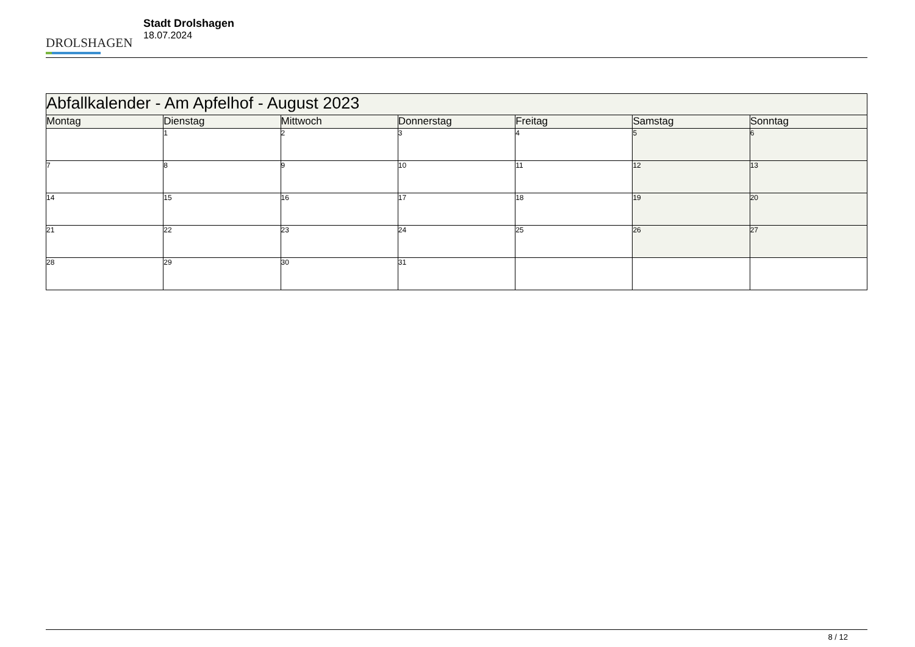DROLSHAGEN
Stadt Drolshagen
18.07.2024
| Abfallkalender - Am Apfelhof - August 2023 | | | | | | |
| --- | --- | --- | --- | --- | --- | --- |
| Montag | Dienstag | Mittwoch | Donnerstag | Freitag | Samstag | Sonntag |
| | 1 | 2 | 3 | 4 | 5 | 6 |
| 7 | 8 | 9 | 10 | 11 | 12 | 13 |
| 14 | 15 | 16 | 17 | 18 | 19 | 20 |
| 21 | 22 | 23 | 24 | 25 | 26 | 27 |
| 28 | 29 | 30 | 31 | | | |
8 / 12